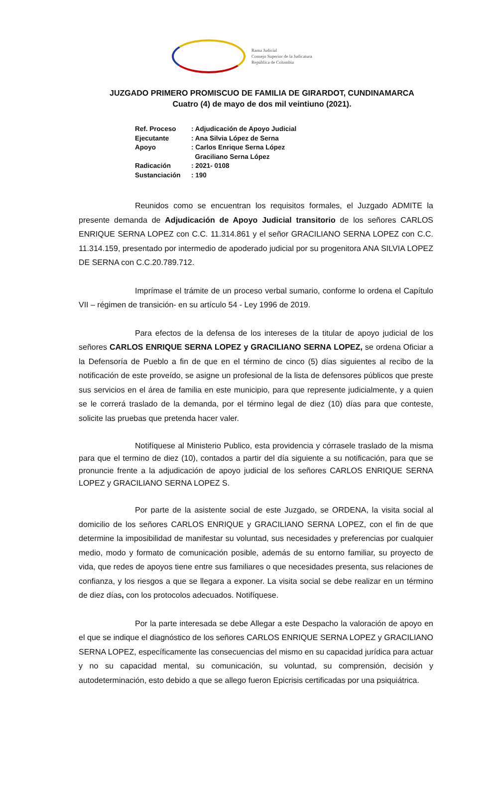Rama Judicial
Consejo Superior de la Judicatura
República de Colombia
JUZGADO PRIMERO PROMISCUO DE FAMILIA DE GIRARDOT, CUNDINAMARCA
Cuatro (4) de mayo de dos mil veintiuno (2021).
Ref. Proceso: Adjudicación de Apoyo Judicial
Ejecutante: Ana Silvia López de Serna
Apoyo: Carlos Enrique Serna López
Graciliano Serna López
Radicación: 2021- 0108
Sustanciación: 190
Reunidos como se encuentran los requisitos formales, el Juzgado ADMITE la presente demanda de Adjudicación de Apoyo Judicial transitorio de los señores CARLOS ENRIQUE SERNA LOPEZ con C.C. 11.314.861 y el señor GRACILIANO SERNA LOPEZ con C.C. 11.314.159, presentado por intermedio de apoderado judicial por su progenitora ANA SILVIA LOPEZ DE SERNA con C.C.20.789.712.
Imprímase el trámite de un proceso verbal sumario, conforme lo ordena el Capítulo VII – régimen de transición- en su artículo 54 - Ley 1996 de 2019.
Para efectos de la defensa de los intereses de la titular de apoyo judicial de los señores CARLOS ENRIQUE SERNA LOPEZ y GRACILIANO SERNA LOPEZ, se ordena Oficiar a la Defensoría de Pueblo a fin de que en el término de cinco (5) días siguientes al recibo de la notificación de este proveído, se asigne un profesional de la lista de defensores públicos que preste sus servicios en el área de familia en este municipio, para que represente judicialmente, y a quien se le correrá traslado de la demanda, por el término legal de diez (10) días para que conteste, solicite las pruebas que pretenda hacer valer.
Notifíquese al Ministerio Publico, esta providencia y córrasele traslado de la misma para que el termino de diez (10), contados a partir del día siguiente a su notificación, para que se pronuncie frente a la adjudicación de apoyo judicial de los señores CARLOS ENRIQUE SERNA LOPEZ y GRACILIANO SERNA LOPEZ S.
Por parte de la asistente social de este Juzgado, se ORDENA, la visita social al domicilio de los señores CARLOS ENRIQUE y GRACILIANO SERNA LOPEZ, con el fin de que determine la imposibilidad de manifestar su voluntad, sus necesidades y preferencias por cualquier medio, modo y formato de comunicación posible, además de su entorno familiar, su proyecto de vida, que redes de apoyos tiene entre sus familiares o que necesidades presenta, sus relaciones de confianza, y los riesgos a que se llegara a exponer. La visita social se debe realizar en un término de diez días, con los protocolos adecuados. Notifíquese.
Por la parte interesada se debe Allegar a este Despacho la valoración de apoyo en el que se indique el diagnóstico de los señores CARLOS ENRIQUE SERNA LOPEZ y GRACILIANO SERNA LOPEZ, específicamente las consecuencias del mismo en su capacidad jurídica para actuar y no su capacidad mental, su comunicación, su voluntad, su comprensión, decisión y autodeterminación, esto debido a que se allego fueron Epicrisis certificadas por una psiquiátrica.